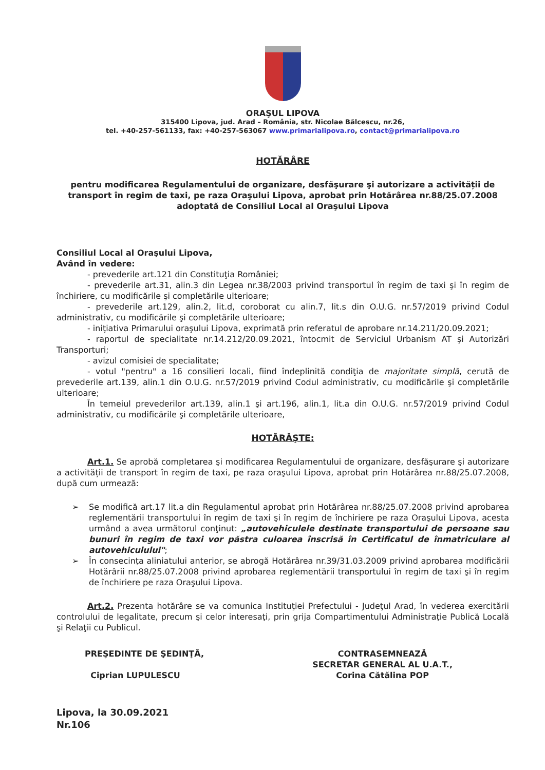ORAŞUL LIPOVA
315400 Lipova, jud. Arad – România, str. Nicolae Bălcescu, nr.26,
tel. +40-257-561133, fax: +40-257-563067 www.primarialipova.ro, contact@primarialipova.ro
HOTĂRÂRE
pentru modificarea Regulamentului de organizare, desfăşurare şi autorizare a activității de transport în regim de taxi, pe raza Oraşului Lipova, aprobat prin Hotărârea nr.88/25.07.2008 adoptată de Consiliul Local al Oraşului Lipova
Consiliul Local al Oraşului Lipova,
Având în vedere:
- prevederile art.121 din Constituţia României;
- prevederile art.31, alin.3 din Legea nr.38/2003 privind transportul în regim de taxi şi în regim de închiriere, cu modificările şi completările ulterioare;
- prevederile art.129, alin.2, lit.d, coroborat cu alin.7, lit.s din O.U.G. nr.57/2019 privind Codul administrativ, cu modificările şi completările ulterioare;
- iniţiativa Primarului oraşului Lipova, exprimată prin referatul de aprobare nr.14.211/20.09.2021;
- raportul de specialitate nr.14.212/20.09.2021, întocmit de Serviciul Urbanism AT şi Autorizări Transporturi;
- avizul comisiei de specialitate;
- votul "pentru" a 16 consilieri locali, fiind îndeplinită condiţia de majoritate simplă, cerută de prevederile art.139, alin.1 din O.U.G. nr.57/2019 privind Codul administrativ, cu modificările şi completările ulterioare;
În temeiul prevederilor art.139, alin.1 şi art.196, alin.1, lit.a din O.U.G. nr.57/2019 privind Codul administrativ, cu modificările şi completările ulterioare,
HOTĂRĂŞTE:
Art.1. Se aprobă completarea şi modificarea Regulamentului de organizare, desfăşurare şi autorizare a activității de transport în regim de taxi, pe raza oraşului Lipova, aprobat prin Hotărârea nr.88/25.07.2008, după cum urmează:
➢ Se modifică art.17 lit.a din Regulamentul aprobat prin Hotărârea nr.88/25.07.2008 privind aprobarea reglementării transportului în regim de taxi şi în regim de închiriere pe raza Oraşului Lipova, acesta urmând a avea următorul conţinut: „autovehiculele destinate transportului de persoane sau bunuri în regim de taxi vor păstra culoarea înscrisă în Certificatul de înmatriculare al autovehiculului";
➢ În consecinţa aliniatului anterior, se abrogă Hotărârea nr.39/31.03.2009 privind aprobarea modificării Hotărârii nr.88/25.07.2008 privind aprobarea reglementării transportului în regim de taxi şi în regim de închiriere pe raza Oraşului Lipova.
Art.2. Prezenta hotărâre se va comunica Instituţiei Prefectului - Judeţul Arad, în vederea exercitării controlului de legalitate, precum şi celor interesaţi, prin grija Compartimentului Administraţie Publică Locală şi Relaţii cu Publicul.
PREŞEDINTE DE ŞEDINŢĂ,
Ciprian LUPULESCU
CONTRASEMNEAZĂ
SECRETAR GENERAL AL U.A.T.,
Corina Cătălina POP
Lipova, la 30.09.2021
Nr.106